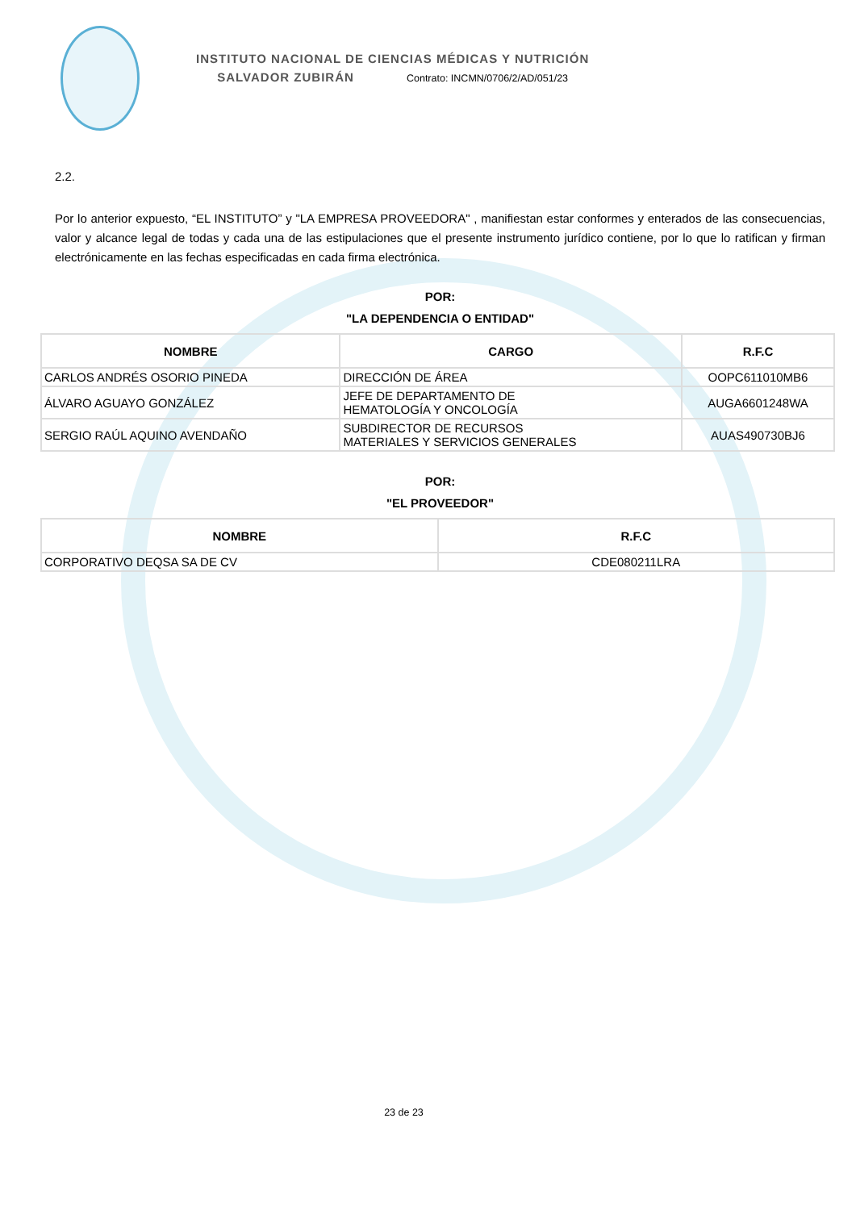INSTITUTO NACIONAL DE CIENCIAS MÉDICAS Y NUTRICIÓN
SALVADOR ZUBIRÁN Contrato: INCMN/0706/2/AD/051/23
2.2.
Por lo anterior expuesto, “EL INSTITUTO” y "LA EMPRESA PROVEEDORA" , manifiestan estar conformes y enterados de las consecuencias, valor y alcance legal de todas y cada una de las estipulaciones que el presente instrumento jurídico contiene, por lo que lo ratifican y firman electrónicamente en las fechas especificadas en cada firma electrónica.
POR:
"LA DEPENDENCIA O ENTIDAD"
| NOMBRE | CARGO | R.F.C |
| --- | --- | --- |
| CARLOS ANDRÉS OSORIO PINEDA | DIRECCIÓN DE ÁREA | OOPC611010MB6 |
| ÁLVARO AGUAYO GONZÁLEZ | JEFE DE DEPARTAMENTO DE HEMATOLOGÍA Y ONCOLOGÍA | AUGA6601248WA |
| SERGIO RAÚL AQUINO AVENDAÑO | SUBDIRECTOR DE RECURSOS MATERIALES Y SERVICIOS GENERALES | AUAS490730BJ6 |
POR:
"EL PROVEEDOR"
| NOMBRE | R.F.C |
| --- | --- |
| CORPORATIVO DEQSA SA DE CV | CDE080211LRA |
23 de 23